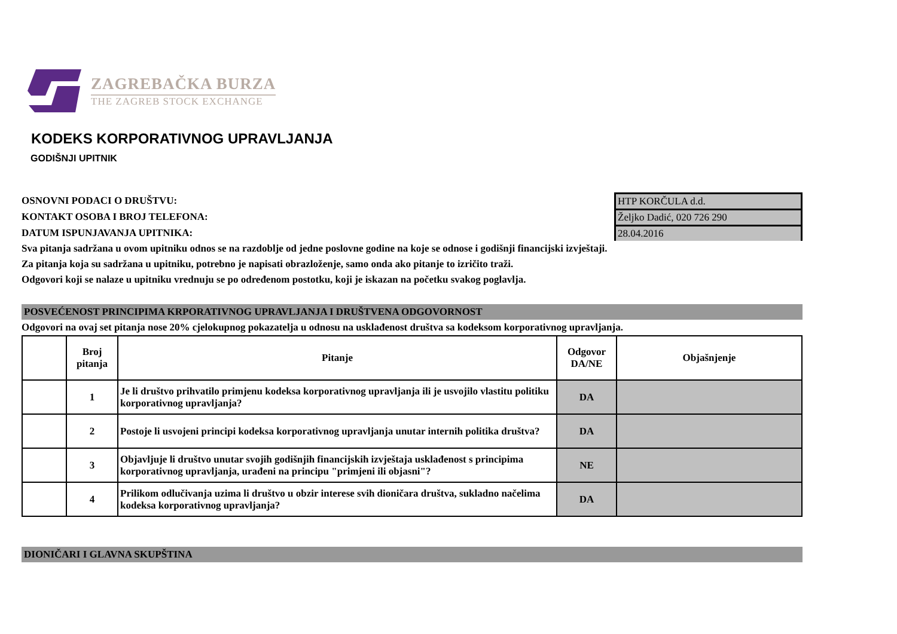ZAGREBAČKA BURZA
THE ZAGREB STOCK EXCHANGE
KODEKS KORPORATIVNOG UPRAVLJANJA
GODIŠNJI UPITNIK
OSNOVNI PODACI O DRUŠTVU: HTP KORČULA d.d.
KONTAKT OSOBA I BROJ TELEFONA: Željko Dadić, 020 726 290
DATUM ISPUNJAVANJA UPITNIKA: 28.04.2016
Sva pitanja sadržana u ovom upitniku odnos se na razdoblje od jedne poslovne godine na koje se odnose i godišnji financijski izvještaji.
Za pitanja koja su sadržana u upitniku, potrebno je napisati obrazloženje, samo onda ako pitanje to izričito traži.
Odgovori koji se nalaze u upitniku vrednuju se po određenom postotku, koji je iskazan na početku svakog poglavlja.
POSVEĆENOST PRINCIPIMA KRPORATIVNOG UPRAVLJANJA I DRUŠTVENA ODGOVORNOST
Odgovori na ovaj set pitanja nose 20% cjelokupnog pokazatelja u odnosu na usklađenost društva sa kodeksom korporativnog upravljanja.
| | Broj pitanja | Pitanje | Odgovor DA/NE | Objašnjenje |
| --- | --- | --- | --- | --- |
| | 1 | Je li društvo prihvatilo primjenu kodeksa korporativnog upravljanja ili je usvojilo vlastitu politiku korporativnog upravljanja? | DA | |
| | 2 | Postoje li usvojeni principi kodeksa korporativnog upravljanja unutar internih politika društva? | DA | |
| | 3 | Objavljuje li društvo unutar svojih godišnjih financijskih izvještaja usklađenost s principima korporativnog upravljanja, urađeni na principu "primjeni ili objasni"? | NE | |
| | 4 | Prilikom odlučivanja uzima li društvo u obzir interese svih dioničara društva, sukladno načelima kodeksa korporativnog upravljanja? | DA | |
DIONIČARI I GLAVNA SKUPŠTINA